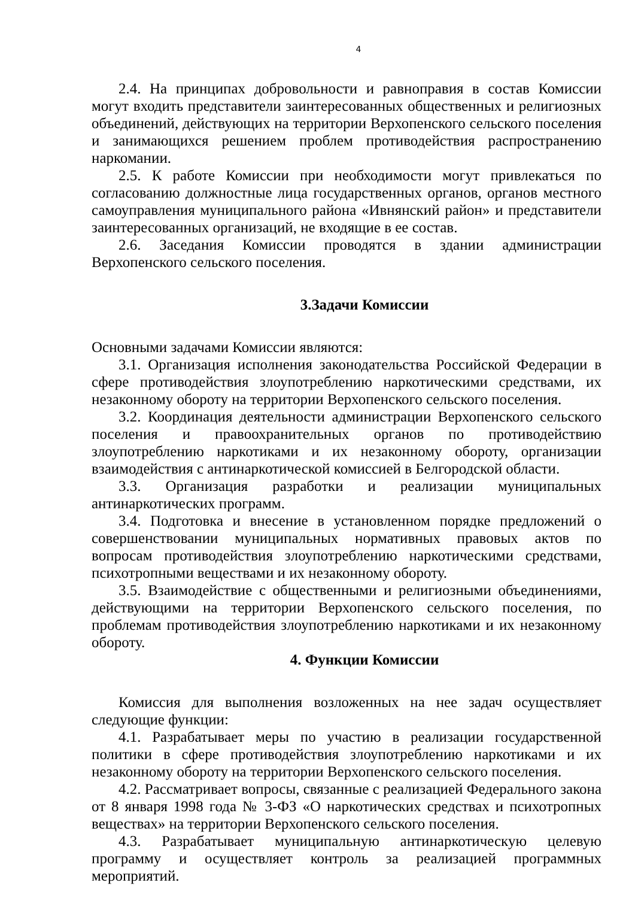4
2.4. На принципах добровольности и равноправия в состав Комиссии могут входить представители заинтересованных общественных и религиозных объединений, действующих на территории Верхопенского сельского поселения и занимающихся решением проблем противодействия распространению наркомании.
2.5. К работе Комиссии при необходимости могут привлекаться по согласованию должностные лица государственных органов, органов местного самоуправления муниципального района «Ивнянский район» и представители заинтересованных организаций, не входящие в ее состав.
2.6. Заседания Комиссии проводятся в здании администрации Верхопенского сельского поселения.
3.Задачи Комиссии
Основными задачами Комиссии являются:
3.1. Организация исполнения законодательства Российской Федерации в сфере противодействия злоупотреблению наркотическими средствами, их незаконному обороту на территории Верхопенского сельского поселения.
3.2. Координация деятельности администрации Верхопенского сельского поселения и правоохранительных органов по противодействию злоупотреблению наркотиками и их незаконному обороту, организации взаимодействия с антинаркотической комиссией в Белгородской области.
3.3. Организация разработки и реализации муниципальных антинаркотических программ.
3.4. Подготовка и внесение в установленном порядке предложений о совершенствовании муниципальных нормативных правовых актов по вопросам противодействия злоупотреблению наркотическими средствами, психотропными веществами и их незаконному обороту.
3.5. Взаимодействие с общественными и религиозными объединениями, действующими на территории Верхопенского сельского поселения, по проблемам противодействия злоупотреблению наркотиками и их незаконному обороту.
4. Функции Комиссии
Комиссия для выполнения возложенных на нее задач осуществляет следующие функции:
4.1. Разрабатывает меры по участию в реализации государственной политики в сфере противодействия злоупотреблению наркотиками и их незаконному обороту на территории Верхопенского сельского поселения.
4.2. Рассматривает вопросы, связанные с реализацией Федерального закона от 8 января 1998 года № 3-ФЗ «О наркотических средствах и психотропных веществах» на территории Верхопенского сельского поселения.
4.3. Разрабатывает муниципальную антинаркотическую целевую программу и осуществляет контроль за реализацией программных мероприятий.